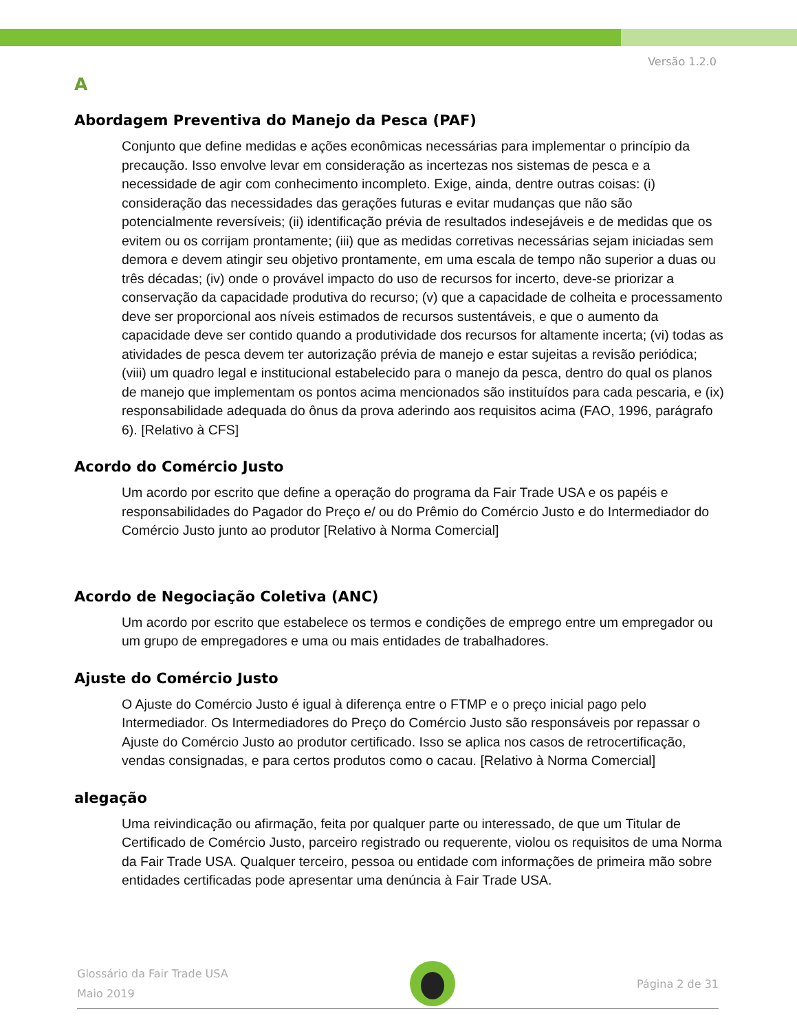Versão 1.2.0
A
Abordagem Preventiva do Manejo da Pesca (PAF)
Conjunto que define medidas e ações econômicas necessárias para implementar o princípio da precaução. Isso envolve levar em consideração as incertezas nos sistemas de pesca e a necessidade de agir com conhecimento incompleto. Exige, ainda, dentre outras coisas: (i) consideração das necessidades das gerações futuras e evitar mudanças que não são potencialmente reversíveis; (ii) identificação prévia de resultados indesejáveis e de medidas que os evitem ou os corrijam prontamente; (iii) que as medidas corretivas necessárias sejam iniciadas sem demora e devem atingir seu objetivo prontamente, em uma escala de tempo não superior a duas ou três décadas; (iv) onde o provável impacto do uso de recursos for incerto, deve-se priorizar a conservação da capacidade produtiva do recurso; (v) que a capacidade de colheita e processamento deve ser proporcional aos níveis estimados de recursos sustentáveis, e que o aumento da capacidade deve ser contido quando a produtividade dos recursos for altamente incerta; (vi) todas as atividades de pesca devem ter autorização prévia de manejo e estar sujeitas a revisão periódica; (viii) um quadro legal e institucional estabelecido para o manejo da pesca, dentro do qual os planos de manejo que implementam os pontos acima mencionados são instituídos para cada pescaria, e (ix) responsabilidade adequada do ônus da prova aderindo aos requisitos acima (FAO, 1996, parágrafo 6). [Relativo à CFS]
Acordo do Comércio Justo
Um acordo por escrito que define a operação do programa da Fair Trade USA e os papéis e responsabilidades do Pagador do Preço e/ ou do Prêmio do Comércio Justo e do Intermediador do Comércio Justo junto ao produtor [Relativo à Norma Comercial]
Acordo de Negociação Coletiva (ANC)
Um acordo por escrito que estabelece os termos e condições de emprego entre um empregador ou um grupo de empregadores e uma ou mais entidades de trabalhadores.
Ajuste do Comércio Justo
O Ajuste do Comércio Justo é igual à diferença entre o FTMP e o preço inicial pago pelo Intermediador. Os Intermediadores do Preço do Comércio Justo são responsáveis por repassar o Ajuste do Comércio Justo ao produtor certificado. Isso se aplica nos casos de retrocertificação, vendas consignadas, e para certos produtos como o cacau. [Relativo à Norma Comercial]
alegação
Uma reivindicação ou afirmação, feita por qualquer parte ou interessado, de que um Titular de Certificado de Comércio Justo, parceiro registrado ou requerente, violou os requisitos de uma Norma da Fair Trade USA. Qualquer terceiro, pessoa ou entidade com informações de primeira mão sobre entidades certificadas pode apresentar uma denúncia à Fair Trade USA.
Glossário da Fair Trade USA
Maio 2019
Página 2 de 31